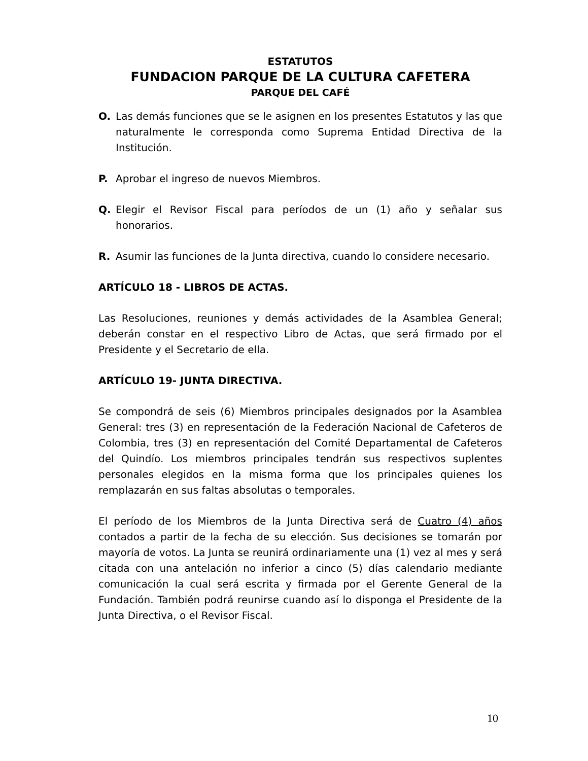ESTATUTOS
FUNDACION PARQUE DE LA CULTURA CAFETERA
PARQUE DEL CAFÉ
O. Las demás funciones que se le asignen en los presentes Estatutos y las que naturalmente le corresponda como Suprema Entidad Directiva de la Institución.
P. Aprobar el ingreso de nuevos Miembros.
Q. Elegir el Revisor Fiscal para períodos de un (1) año y señalar sus honorarios.
R. Asumir las funciones de la Junta directiva, cuando lo considere necesario.
ARTÍCULO 18 - LIBROS DE ACTAS.
Las Resoluciones, reuniones y demás actividades de la Asamblea General; deberán constar en el respectivo Libro de Actas, que será firmado por el Presidente y el Secretario de ella.
ARTÍCULO 19- JUNTA DIRECTIVA.
Se compondrá de seis (6) Miembros principales designados por la Asamblea General: tres (3) en representación de la Federación Nacional de Cafeteros de Colombia, tres (3) en representación del Comité Departamental de Cafeteros del Quindío. Los miembros principales tendrán sus respectivos suplentes personales elegidos en la misma forma que los principales quienes los remplazarán en sus faltas absolutas o temporales.
El período de los Miembros de la Junta Directiva será de Cuatro (4) años contados a partir de la fecha de su elección. Sus decisiones se tomarán por mayoría de votos. La Junta se reunirá ordinariamente una (1) vez al mes y será citada con una antelación no inferior a cinco (5) días calendario mediante comunicación la cual será escrita y firmada por el Gerente General de la Fundación. También podrá reunirse cuando así lo disponga el Presidente de la Junta Directiva, o el Revisor Fiscal.
10